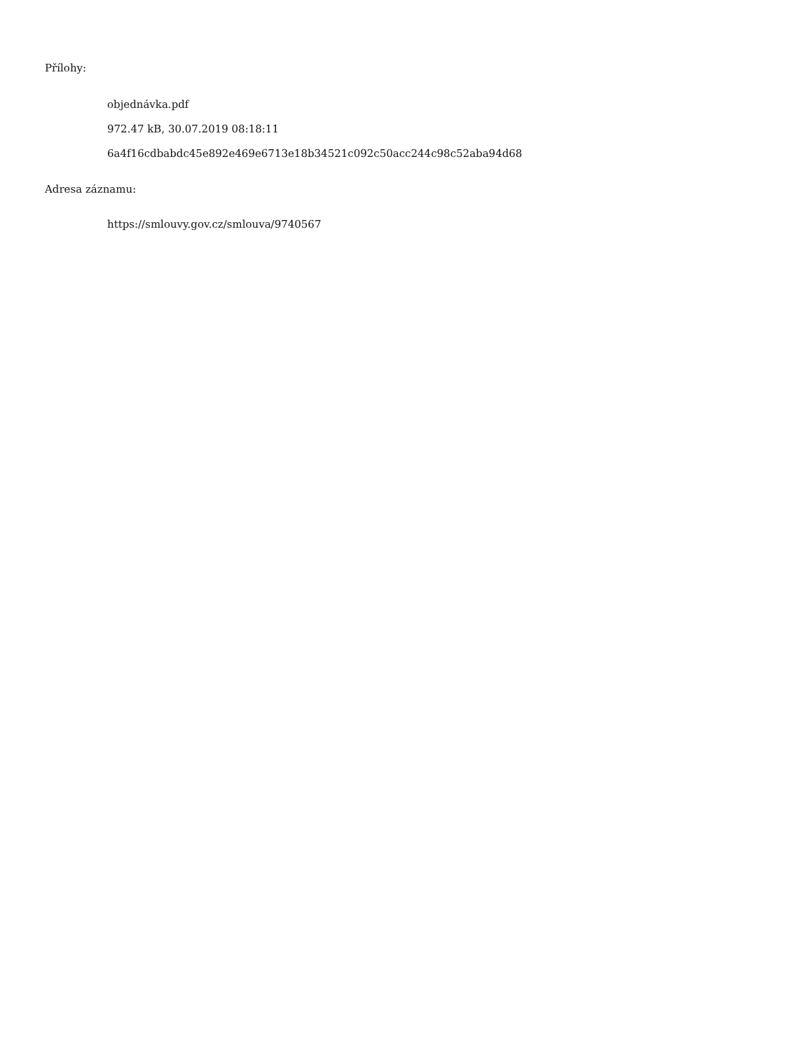Přílohy:
objednávka.pdf
972.47 kB, 30.07.2019 08:18:11
6a4f16cdbabdc45e892e469e6713e18b34521c092c50acc244c98c52aba94d68
Adresa záznamu:
https://smlouvy.gov.cz/smlouva/9740567